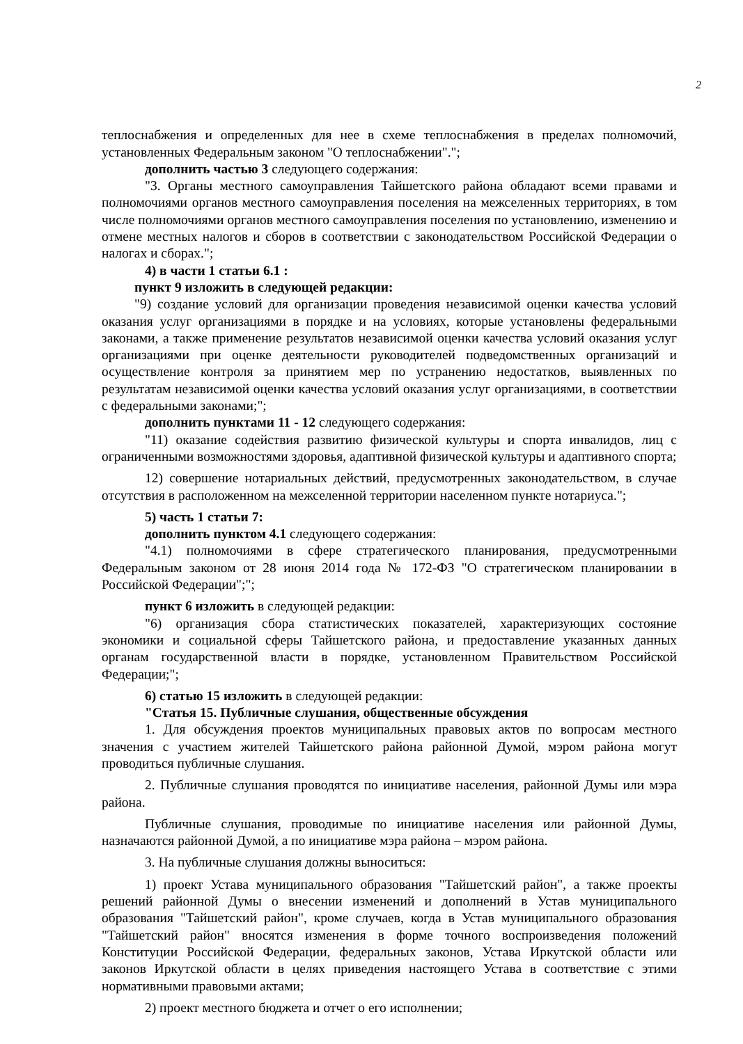2
теплоснабжения и определенных для нее в схеме теплоснабжения в пределах полномочий, установленных Федеральным законом "О теплоснабжении".";
дополнить частью 3 следующего содержания:
"3. Органы местного самоуправления Тайшетского района обладают всеми правами и полномочиями органов местного самоуправления поселения на межселенных территориях, в том числе полномочиями органов местного самоуправления поселения по установлению, изменению и отмене местных налогов и сборов в соответствии с законодательством Российской Федерации о налогах и сборах.";
4) в части 1 статьи 6.1 :
пункт 9 изложить в следующей редакции:
"9) создание условий для организации проведения независимой оценки качества условий оказания услуг организациями в порядке и на условиях, которые установлены федеральными законами, а также применение результатов независимой оценки качества условий оказания услуг организациями при оценке деятельности руководителей подведомственных организаций и осуществление контроля за принятием мер по устранению недостатков, выявленных по результатам независимой оценки качества условий оказания услуг организациями, в соответствии с федеральными законами;";
дополнить пунктами 11 - 12 следующего содержания:
"11) оказание содействия развитию физической культуры и спорта инвалидов, лиц с ограниченными возможностями здоровья, адаптивной физической культуры и адаптивного спорта;
12) совершение нотариальных действий, предусмотренных законодательством, в случае отсутствия в расположенном на межселенной территории населенном пункте нотариуса.";
5) часть 1 статьи 7:
дополнить пунктом 4.1 следующего содержания:
"4.1) полномочиями в сфере стратегического планирования, предусмотренными Федеральным законом от 28 июня 2014 года № 172-ФЗ "О стратегическом планировании в Российской Федерации";";
пункт 6 изложить в следующей редакции:
"6) организация сбора статистических показателей, характеризующих состояние экономики и социальной сферы Тайшетского района, и предоставление указанных данных органам государственной власти в порядке, установленном Правительством Российской Федерации;";
6) статью 15 изложить в следующей редакции:
"Статья 15. Публичные слушания, общественные обсуждения
1. Для обсуждения проектов муниципальных правовых актов по вопросам местного значения с участием жителей Тайшетского района районной Думой, мэром района могут проводиться публичные слушания.
2. Публичные слушания проводятся по инициативе населения, районной Думы или мэра района.
Публичные слушания, проводимые по инициативе населения или районной Думы, назначаются районной Думой, а по инициативе мэра района – мэром района.
3. На публичные слушания должны выноситься:
1) проект Устава муниципального образования "Тайшетский район", а также проекты решений районной Думы о внесении изменений и дополнений в Устав муниципального образования "Тайшетский район", кроме случаев, когда в Устав муниципального образования "Тайшетский район" вносятся изменения в форме точного воспроизведения положений Конституции Российской Федерации, федеральных законов, Устава Иркутской области или законов Иркутской области в целях приведения настоящего Устава в соответствие с этими нормативными правовыми актами;
2) проект местного бюджета и отчет о его исполнении;